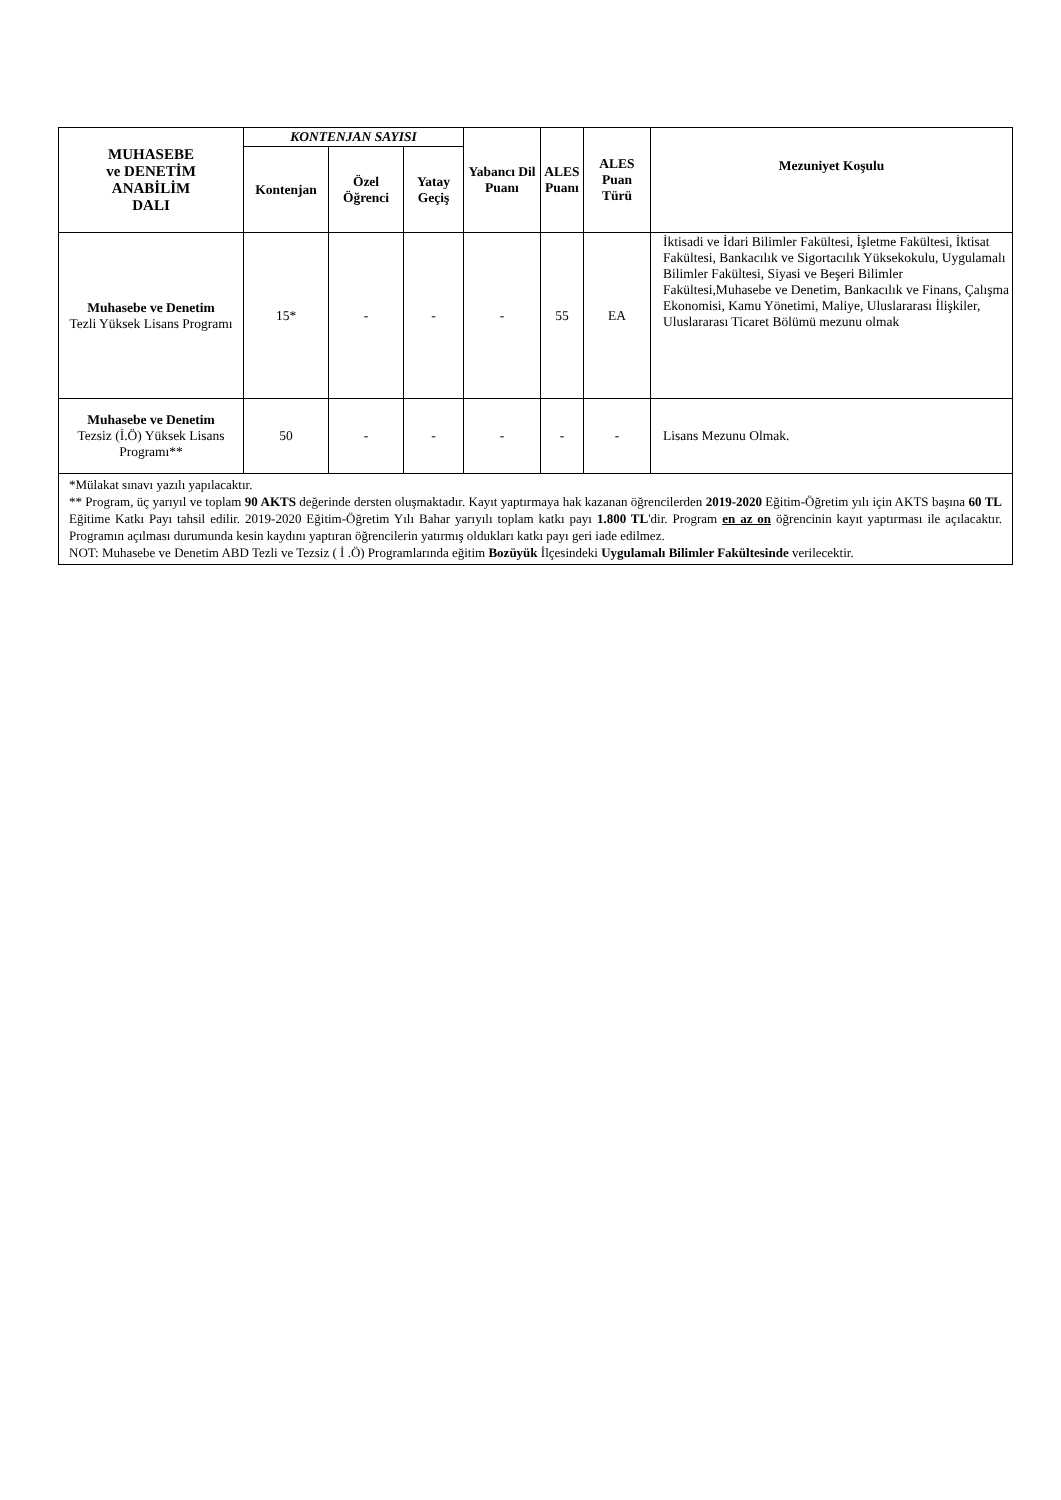| MUHASEBE ve DENETİM ANABİLİM DALI | KONTENJAN SAYISI | | | Yabancı Dil Puanı | ALES Puanı | ALES Puan Türü | Mezuniyet Koşulu |
| --- | --- | --- | --- | --- | --- | --- | --- |
| | Kontenjan | Özel Öğrenci | Yatay Geçiş | | | | |
| Muhasebe ve Denetim Tezli Yüksek Lisans Programı | 15* | - | - | - | 55 | EA | İktisadi ve İdari Bilimler Fakültesi, İşletme Fakültesi, İktisat Fakültesi, Bankacılık ve Sigortacılık Yüksekokulu, Uygulamalı Bilimler Fakültesi, Siyasi ve Beşeri Bilimler Fakültesi,Muhasebe ve Denetim, Bankacılık ve Finans, Çalışma Ekonomisi, Kamu Yönetimi, Maliye, Uluslararası İlişkiler, Uluslararası Ticaret Bölümü mezunu olmak |
| Muhasebe ve Denetim Tezsiz (İ.Ö) Yüksek Lisans Programı** | 50 | - | - | - | - | - | Lisans Mezunu Olmak. |
| *Mülakat sınavı yazılı yapılacaktır. ** Program, üç yarıyıl ve toplam 90 AKTS değerinde dersten oluşmaktadır. Kayıt yaptırmaya hak kazanan öğrencilerden 2019-2020 Eğitim-Öğretim yılı için AKTS başına 60 TL Eğitime Katkı Payı tahsil edilir. 2019-2020 Eğitim-Öğretim Yılı Bahar yarıyılı toplam katkı payı 1.800 TL 'dir. Program en az on öğrencinin kayıt yaptırması ile açılacaktır. Programın açılması durumunda kesin kaydını yaptıran öğrencilerin yatırmış oldukları katkı payı geri iade edilmez. NOT: Muhasebe ve Denetim ABD Tezli ve Tezsiz ( İ .Ö) Programlarında eğitim Bozüyük İlçesindeki Uygulamalı Bilimler Fakültesinde verilecektir. | | | | | | | |